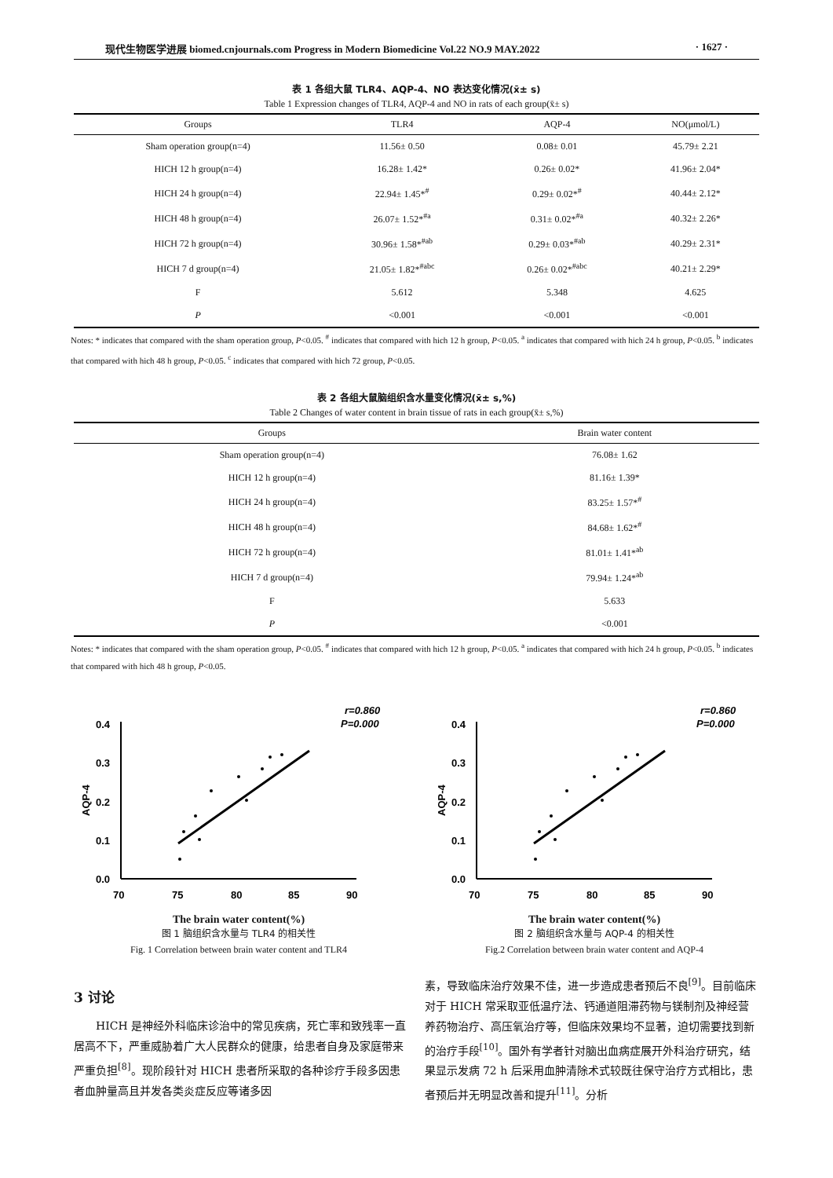现代生物医学进展 biomed.cnjournals.com Progress in Modern Biomedicine Vol.22 NO.9 MAY.2022 · 1627 ·
表 1 各组大鼠 TLR4、AQP-4、NO 表达变化情况(x̄± s)
Table 1 Expression changes of TLR4, AQP-4 and NO in rats of each group(x̄± s)
| Groups | TLR4 | AQP-4 | NO(μmol/L) |
| --- | --- | --- | --- |
| Sham operation group(n=4) | 11.56± 0.50 | 0.08± 0.01 | 45.79± 2.21 |
| HICH 12 h group(n=4) | 16.28± 1.42* | 0.26± 0.02* | 41.96± 2.04* |
| HICH 24 h group(n=4) | 22.94± 1.45*<sup>#</sup> | 0.29± 0.02*<sup>#</sup> | 40.44± 2.12* |
| HICH 48 h group(n=4) | 26.07± 1.52*<sup>#a</sup> | 0.31± 0.02*<sup>#a</sup> | 40.32± 2.26* |
| HICH 72 h group(n=4) | 30.96± 1.58*<sup>#ab</sup> | 0.29± 0.03*<sup>#ab</sup> | 40.29± 2.31* |
| HICH 7 d group(n=4) | 21.05± 1.82*<sup>#abc</sup> | 0.26± 0.02*<sup>#abc</sup> | 40.21± 2.29* |
| F | 5.612 | 5.348 | 4.625 |
| P | <0.001 | <0.001 | <0.001 |
Notes: * indicates that compared with the sham operation group, P<0.05. <sup>#</sup> indicates that compared with hich 12 h group, P<0.05. <sup>a</sup> indicates that compared with hich 24 h group, P<0.05. <sup>b</sup> indicates that compared with hich 48 h group, P<0.05. <sup>c</sup> indicates that compared with hich 72 group, P<0.05.
表 2 各组大鼠脑组织含水量变化情况(x̄± s,%)
Table 2 Changes of water content in brain tissue of rats in each group(x̄± s,%)
| Groups | Brain water content |
| --- | --- |
| Sham operation group(n=4) | 76.08± 1.62 |
| HICH 12 h group(n=4) | 81.16± 1.39* |
| HICH 24 h group(n=4) | 83.25± 1.57*<sup>#</sup> |
| HICH 48 h group(n=4) | 84.68± 1.62*<sup>#</sup> |
| HICH 72 h group(n=4) | 81.01± 1.41*<sup>ab</sup> |
| HICH 7 d group(n=4) | 79.94± 1.24*<sup>ab</sup> |
| F | 5.633 |
| P | <0.001 |
Notes: * indicates that compared with the sham operation group, P<0.05. <sup>#</sup> indicates that compared with hich 12 h group, P<0.05. <sup>a</sup> indicates that compared with hich 24 h group, P<0.05. <sup>b</sup> indicates that compared with hich 48 h group, P<0.05.
r=0.860
P=0.000
0.4
0.3
0.2
0.1
0.0
70
75
80
85
90
AQP-4
The brain water content(%)
图 1 脑组织含水量与 TLR4 的相关性
Fig. 1 Correlation between brain water content and TLR4
r=0.860
P=0.000
0.4
0.3
0.2
0.1
0.0
70
75
80
85
90
AQP-4
The brain water content(%)
图 2 脑组织含水量与 AQP-4 的相关性
Fig.2 Correlation between brain water content and AQP-4
3 讨论
HICH 是神经外科临床诊治中的常见疾病，死亡率和致残率一直居高不下，严重威胁着广大人民群众的健康，给患者自身及家庭带来严重负担<sup>[8]</sup>。现阶段针对 HICH 患者所采取的各种诊疗手段多因患者血肿量高且并发各类炎症反应等诸多因
素，导致临床治疗效果不佳，进一步造成患者预后不良<sup>[9]</sup>。目前临床对于 HICH 常采取亚低温疗法、钙通道阻滞药物与镁制剂及神经营养药物治疗、高压氧治疗等，但临床效果均不显著，迫切需要找到新的治疗手段<sup>[10]</sup>。国外有学者针对脑出血病症展开外科治疗研究，结果显示发病 72 h 后采用血肿清除术式较既往保守治疗方式相比，患者预后并无明显改善和提升<sup>[11]</sup>。分析